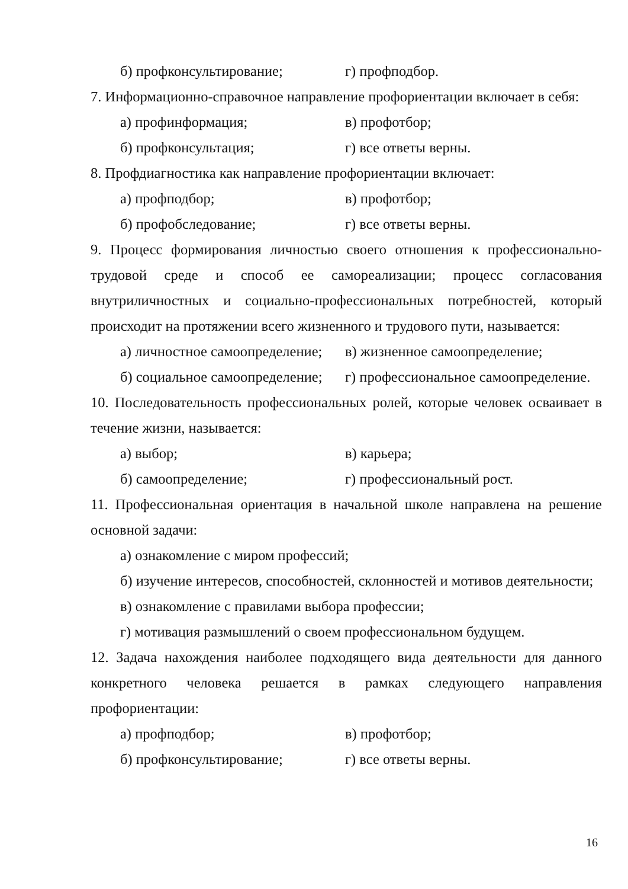б) профконсультирование; г) профподбор.
7. Информационно-справочное направление профориентации включает в себя:
а) профинформация; в) профотбор;
б) профконсультация; г) все ответы верны.
8. Профдиагностика как направление профориентации включает:
а) профподбор; в) профотбор;
б) профобследование; г) все ответы верны.
9. Процесс формирования личностью своего отношения к профессионально-трудовой среде и способ ее самореализации; процесс согласования внутриличностных и социально-профессиональных потребностей, который происходит на протяжении всего жизненного и трудового пути, называется:
а) личностное самоопределение; в) жизненное самоопределение;
б) социальное самоопределение; г) профессиональное самоопределение.
10. Последовательность профессиональных ролей, которые человек осваивает в течение жизни, называется:
а) выбор; в) карьера;
б) самоопределение; г) профессиональный рост.
11. Профессиональная ориентация в начальной школе направлена на решение основной задачи:
а) ознакомление с миром профессий;
б) изучение интересов, способностей, склонностей и мотивов деятельности;
в) ознакомление с правилами выбора профессии;
г) мотивация размышлений о своем профессиональном будущем.
12. Задача нахождения наиболее подходящего вида деятельности для данного конкретного человека решается в рамках следующего направления профориентации:
а) профподбор; в) профотбор;
б) профконсультирование; г) все ответы верны.
16